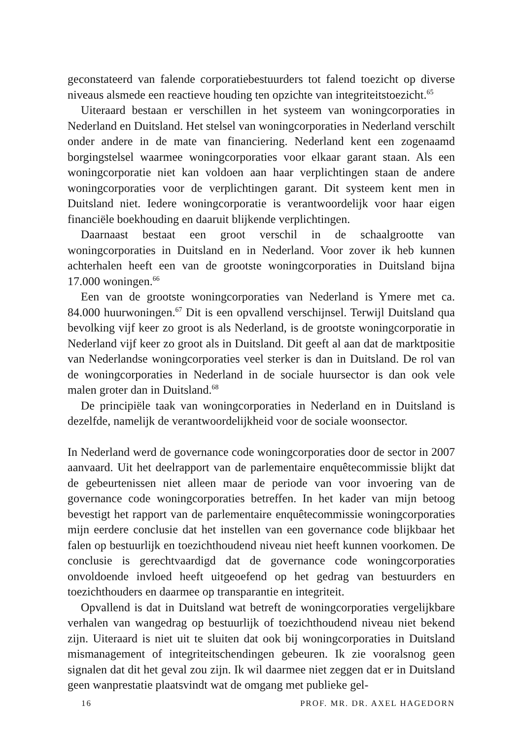geconstateerd van falende corporatiebestuurders tot falend toezicht op diverse niveaus alsmede een reactieve houding ten opzichte van integriteitstoezicht.<sup>65</sup>
Uiteraard bestaan er verschillen in het systeem van woningcorporaties in Nederland en Duitsland. Het stelsel van woningcorporaties in Nederland verschilt onder andere in de mate van financiering. Nederland kent een zogenaamd borgingstelsel waarmee woningcorporaties voor elkaar garant staan. Als een woningcorporatie niet kan voldoen aan haar verplichtingen staan de andere woningcorporaties voor de verplichtingen garant. Dit systeem kent men in Duitsland niet. Iedere woningcorporatie is verantwoordelijk voor haar eigen financiële boekhouding en daaruit blijkende verplichtingen.
Daarnaast bestaat een groot verschil in de schaalgrootte van woningcorporaties in Duitsland en in Nederland. Voor zover ik heb kunnen achterhalen heeft een van de grootste woningcorporaties in Duitsland bijna 17.000 woningen.<sup>66</sup>
Een van de grootste woningcorporaties van Nederland is Ymere met ca. 84.000 huurwoningen.<sup>67</sup> Dit is een opvallend verschijnsel. Terwijl Duitsland qua bevolking vijf keer zo groot is als Nederland, is de grootste woningcorporatie in Nederland vijf keer zo groot als in Duitsland. Dit geeft al aan dat de marktpositie van Nederlandse woningcorporaties veel sterker is dan in Duitsland. De rol van de woningcorporaties in Nederland in de sociale huursector is dan ook vele malen groter dan in Duitsland.<sup>68</sup>
De principiële taak van woningcorporaties in Nederland en in Duitsland is dezelfde, namelijk de verantwoordelijkheid voor de sociale woonsector.
In Nederland werd de governance code woningcorporaties door de sector in 2007 aanvaard. Uit het deelrapport van de parlementaire enquêtecommissie blijkt dat de gebeurtenissen niet alleen maar de periode van voor invoering van de governance code woningcorporaties betreffen. In het kader van mijn betoog bevestigt het rapport van de parlementaire enquêtecommissie woningcorporaties mijn eerdere conclusie dat het instellen van een governance code blijkbaar het falen op bestuurlijk en toezichthoudend niveau niet heeft kunnen voorkomen. De conclusie is gerechtvaardigd dat de governance code woningcorporaties onvoldoende invloed heeft uitgeoefend op het gedrag van bestuurders en toezichthouders en daarmee op transparantie en integriteit.
Opvallend is dat in Duitsland wat betreft de woningcorporaties vergelijkbare verhalen van wangedrag op bestuurlijk of toezichthoudend niveau niet bekend zijn. Uiteraard is niet uit te sluiten dat ook bij woningcorporaties in Duitsland mismanagement of integriteitschendingen gebeuren. Ik zie vooralsnog geen signalen dat dit het geval zou zijn. Ik wil daarmee niet zeggen dat er in Duitsland geen wanprestatie plaatsvindt wat de omgang met publieke gel-
16 PROF. MR. DR. AXEL HAGEDORN